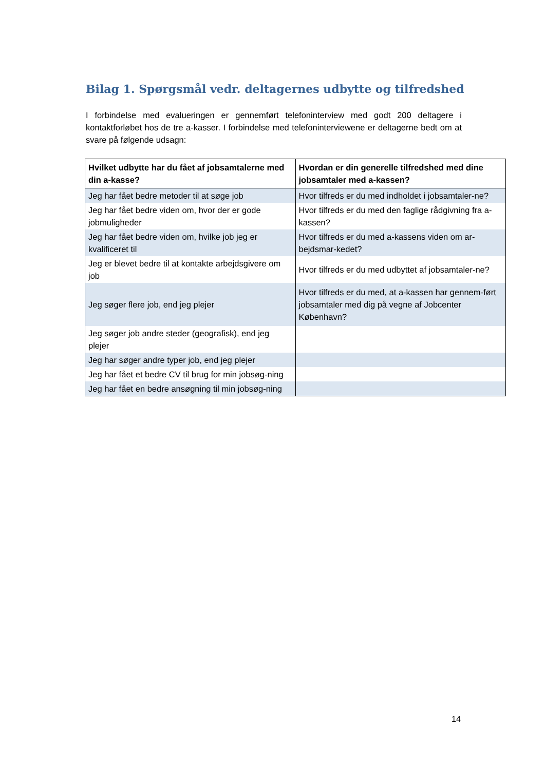Bilag 1. Spørgsmål vedr. deltagernes udbytte og tilfredshed
I forbindelse med evalueringen er gennemført telefoninterview med godt 200 deltagere i kontaktforløbet hos de tre a-kasser. I forbindelse med telefoninterviewene er deltagerne bedt om at svare på følgende udsagn:
| Hvilket udbytte har du fået af jobsamtalerne med din a-kasse? | Hvordan er din generelle tilfredshed med dine jobsamtaler med a-kassen? |
| --- | --- |
| Jeg har fået bedre metoder til at søge job | Hvor tilfreds er du med indholdet i jobsamtaler-ne? |
| Jeg har fået bedre viden om, hvor der er gode jobmuligheder | Hvor tilfreds er du med den faglige rådgivning fra a-kassen? |
| Jeg har fået bedre viden om, hvilke job jeg er kvalificeret til | Hvor tilfreds er du med a-kassens viden om ar-bejdsmar-kedet? |
| Jeg er blevet bedre til at kontakte arbejdsgivere om job | Hvor tilfreds er du med udbyttet af jobsamtaler-ne? |
| Jeg søger flere job, end jeg plejer | Hvor tilfreds er du med, at a-kassen har gennem-ført jobsamtaler med dig på vegne af Jobcenter København? |
| Jeg søger job andre steder (geografisk), end jeg plejer | |
| Jeg har søger andre typer job, end jeg plejer | |
| Jeg har fået et bedre CV til brug for min jobsøg-ning | |
| Jeg har fået en bedre ansøgning til min jobsøg-ning | |
14